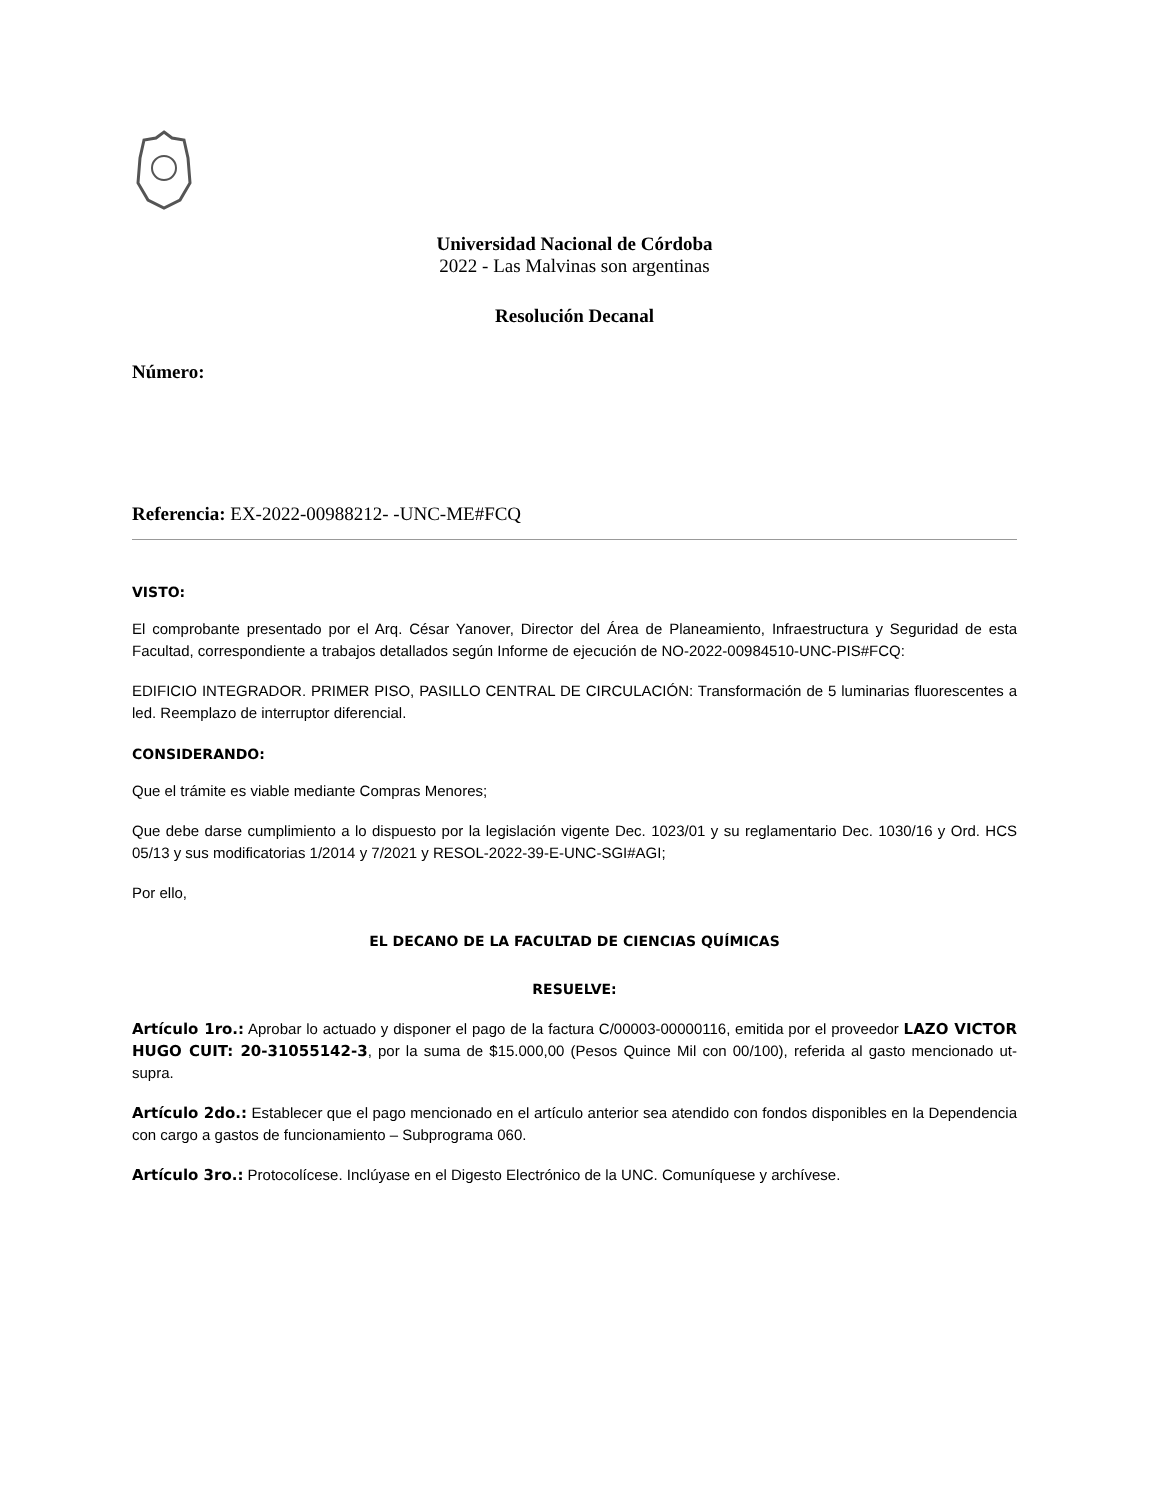Universidad Nacional de Córdoba
2022 - Las Malvinas son argentinas
Resolución Decanal
Número:
Referencia: EX-2022-00988212- -UNC-ME#FCQ
VISTO:
El comprobante presentado por el Arq. César Yanover, Director del Área de Planeamiento, Infraestructura y Seguridad de esta Facultad, correspondiente a trabajos detallados según Informe de ejecución de NO-2022-00984510-UNC-PIS#FCQ:
EDIFICIO INTEGRADOR. PRIMER PISO, PASILLO CENTRAL DE CIRCULACIÓN: Transformación de 5 luminarias fluorescentes a led. Reemplazo de interruptor diferencial.
CONSIDERANDO:
Que el trámite es viable mediante Compras Menores;
Que debe darse cumplimiento a lo dispuesto por la legislación vigente Dec. 1023/01 y su reglamentario Dec. 1030/16 y Ord. HCS 05/13 y sus modificatorias 1/2014 y 7/2021 y RESOL-2022-39-E-UNC-SGI#AGI;
Por ello,
EL DECANO DE LA FACULTAD DE CIENCIAS QUÍMICAS
RESUELVE:
Artículo 1ro.: Aprobar lo actuado y disponer el pago de la factura C/00003-00000116, emitida por el proveedor LAZO VICTOR HUGO CUIT: 20-31055142-3, por la suma de $15.000,00 (Pesos Quince Mil con 00/100), referida al gasto mencionado ut-supra.
Artículo 2do.: Establecer que el pago mencionado en el artículo anterior sea atendido con fondos disponibles en la Dependencia con cargo a gastos de funcionamiento – Subprograma 060.
Artículo 3ro.: Protocolícese. Inclúyase en el Digesto Electrónico de la UNC. Comuníquese y archívese.